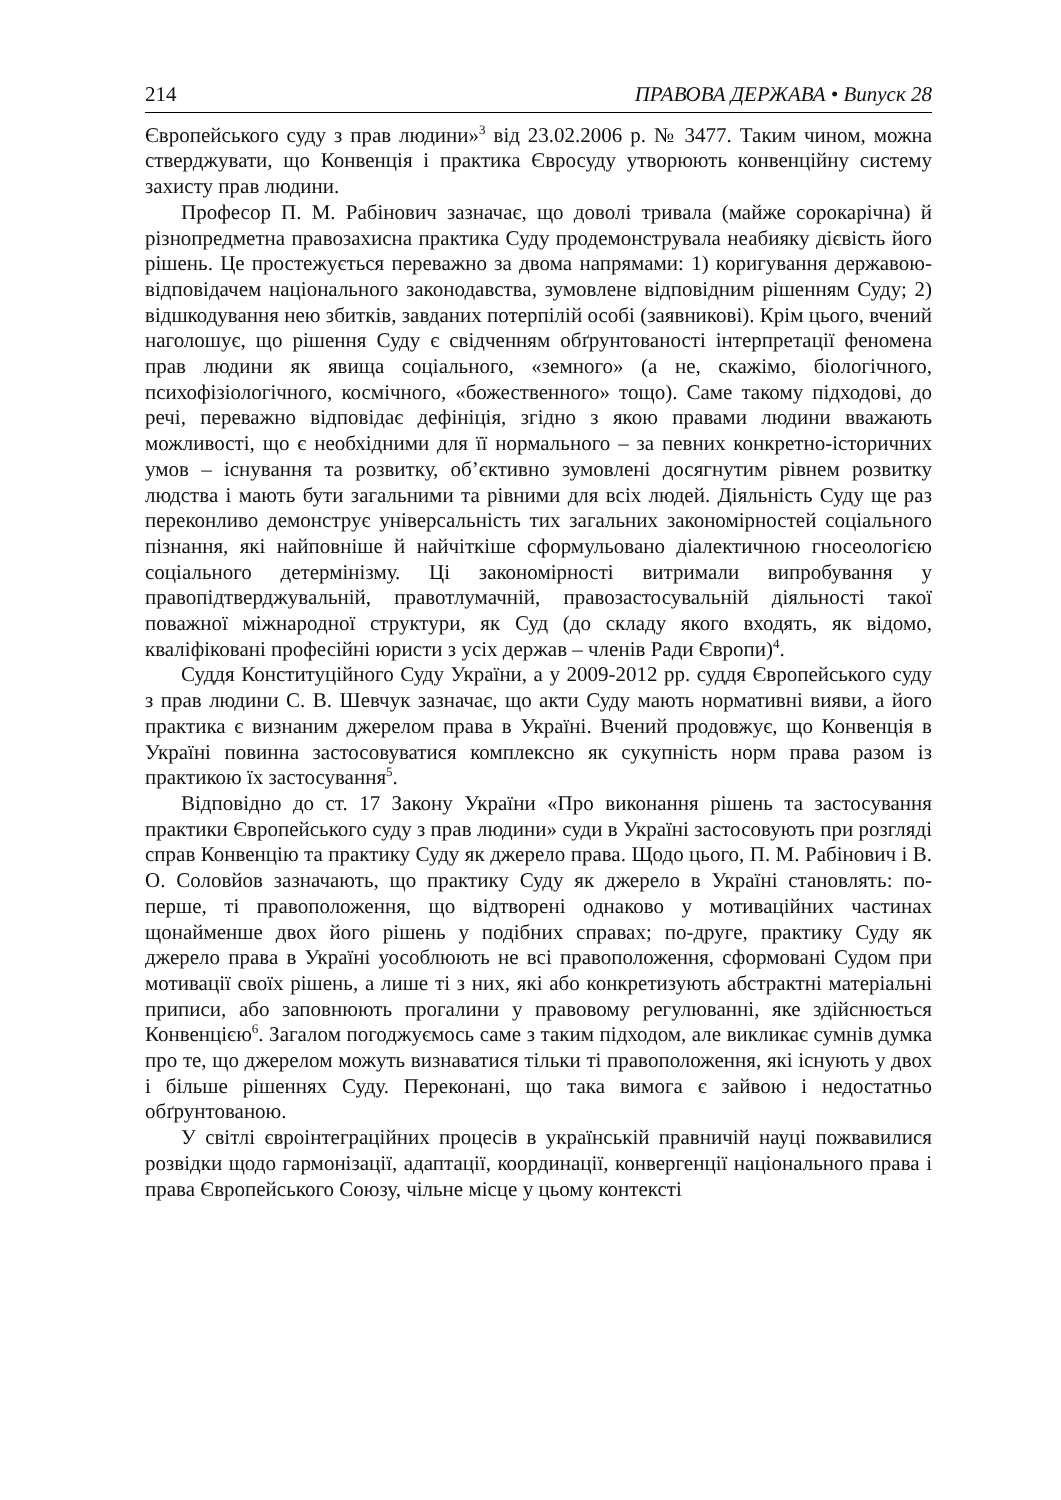214 ПРАВОВА ДЕРЖАВА • Випуск 28
Європейського суду з прав людини»<sup>3</sup> від 23.02.2006 р. № 3477. Таким чином, можна стверджувати, що Конвенція і практика Євросуду утворюють конвенційну систему захисту прав людини.
Професор П. М. Рабінович зазначає, що доволі тривала (майже сорокарічна) й різнопредметна правозахисна практика Суду продемонструвала неабияку дієвість його рішень. Це простежується переважно за двома напрямами: 1) коригування державою-відповідачем національного законодавства, зумовлене відповідним рішенням Суду; 2) відшкодування нею збитків, завданих потерпілій особі (заявникові). Крім цього, вчений наголошує, що рішення Суду є свідченням обґрунтованості інтерпретації феномена прав людини як явища соціального, «земного» (а не, скажімо, біологічного, психофізіологічного, космічного, «божественного» тощо). Саме такому підходові, до речі, переважно відповідає дефініція, згідно з якою правами людини вважають можливості, що є необхідними для її нормального – за певних конкретно-історичних умов – існування та розвитку, об’єктивно зумовлені досягнутим рівнем розвитку людства і мають бути загальними та рівними для всіх людей. Діяльність Суду ще раз переконливо демонструє універсальність тих загальних закономірностей соціального пізнання, які найповніше й найчіткіше сформульовано діалектичною гносеологією соціального детермінізму. Ці закономірності витримали випробування у правопідтверджувальній, правотлумачній, правозастосувальній діяльності такої поважної міжнародної структури, як Суд (до складу якого входять, як відомо, кваліфіковані професійні юристи з усіх держав – членів Ради Європи)<sup>4</sup>.
Суддя Конституційного Суду України, а у 2009-2012 рр. суддя Європейського суду з прав людини С. В. Шевчук зазначає, що акти Суду мають нормативні вияви, а його практика є визнаним джерелом права в Україні. Вчений продовжує, що Конвенція в Україні повинна застосовуватися комплексно як сукупність норм права разом із практикою їх застосування<sup>5</sup>.
Відповідно до ст. 17 Закону України «Про виконання рішень та застосування практики Європейського суду з прав людини» суди в Україні застосовують при розгляді справ Конвенцію та практику Суду як джерело права. Щодо цього, П. М. Рабінович і В. О. Соловйов зазначають, що практику Суду як джерело в Україні становлять: по-перше, ті правоположення, що відтворені однаково у мотиваційних частинах щонайменше двох його рішень у подібних справах; по-друге, практику Суду як джерело права в Україні уособлюють не всі правоположення, сформовані Судом при мотивації своїх рішень, а лише ті з них, які або конкретизують абстрактні матеріальні приписи, або заповнюють прогалини у правовому регулюванні, яке здійснюється Конвенцією<sup>6</sup>. Загалом погоджуємось саме з таким підходом, але викликає сумнів думка про те, що джерелом можуть визнаватися тільки ті правоположення, які існують у двох і більше рішеннях Суду. Переконані, що така вимога є зайвою і недостатньо обґрунтованою.
У світлі євроінтеграційних процесів в українській правничій науці пожвавилися розвідки щодо гармонізації, адаптації, координації, конвергенції національного права і права Європейського Союзу, чільне місце у цьому контексті